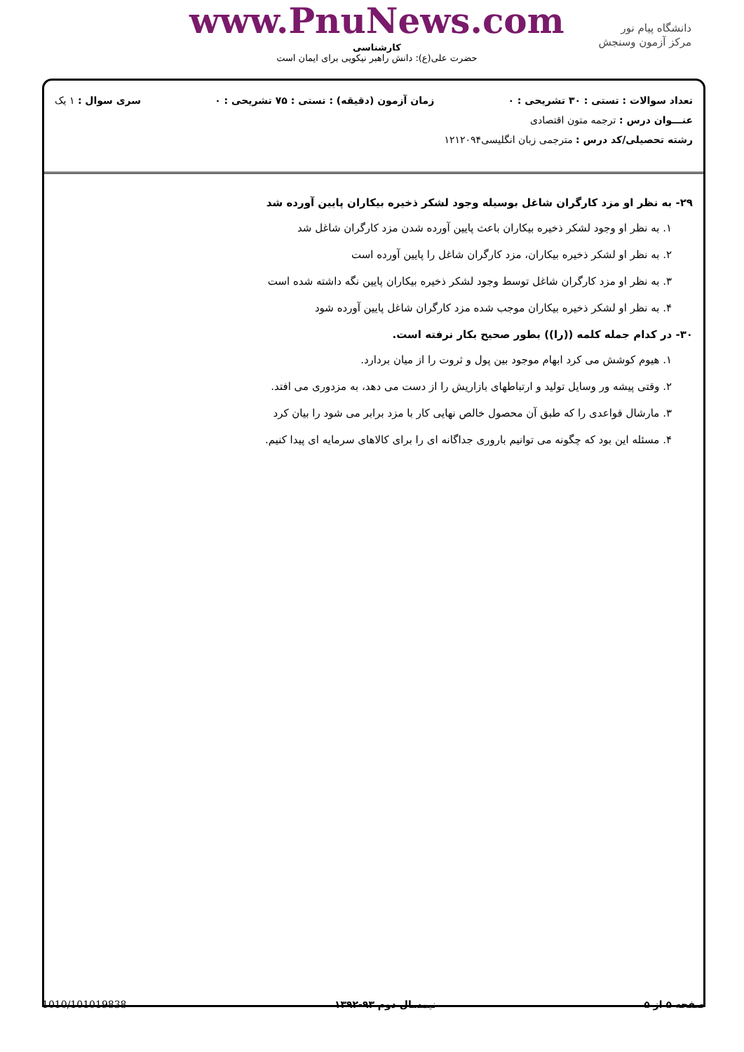دانشگاه پیام نور
مرکز آزمون وسنجش
www.PnuNews.com
کارشناسی
حضرت علی(ع): دانش راهبر نیکویی برای ایمان است
تعداد سوالات : تستی : ۳۰ تشریحی : ۰ زمان آزمون (دقیقه) : تستی : ۷۵ تشریحی : ۰ سری سوال : ۱ یک
عنـــوان درس : ترجمه متون اقتصادی
رشته تحصیلی/کد درس : مترجمی زبان انگلیسی۱۲۱۲۰۹۴
۲۹- به نظر او مزد کارگران شاغل بوسیله وجود لشکر ذخیره بیکاران پایین آورده شد
۱. به نظر او وجود لشکر ذخیره بیکاران باعث پایین آورده شدن مزد کارگران شاغل شد
۲. به نظر او لشکر ذخیره بیکاران، مزد کارگران شاغل را پایین آورده است
۳. به نظر او مزد کارگران شاغل توسط وجود لشکر ذخیره بیکاران پایین نگه داشته شده است
۴. به نظر او لشکر ذخیره بیکاران موجب شده مزد کارگران شاغل پایین آورده شود
۳۰- در کدام جمله کلمه ((را)) بطور صحیح بکار نرفته است.
۱. هیوم کوشش می کرد ابهام موجود بین پول و ثروت را از میان بردارد.
۲. وقتی پیشه ور وسایل تولید و ارتباطهای بازاریش را از دست می دهد، به مزدوری می افتد.
۳. مارشال قواعدی را که طبق آن محصول خالص نهایی کار با مزد برابر می شود را بیان کرد
۴. مسئله این بود که چگونه می توانیم باروری جداگانه ای را برای کالاهای سرمایه ای پیدا کنیم.
صفحه ۵ از ۵ نیمسال دوم ۹۳-۱۳۹۲ 1010/101019838